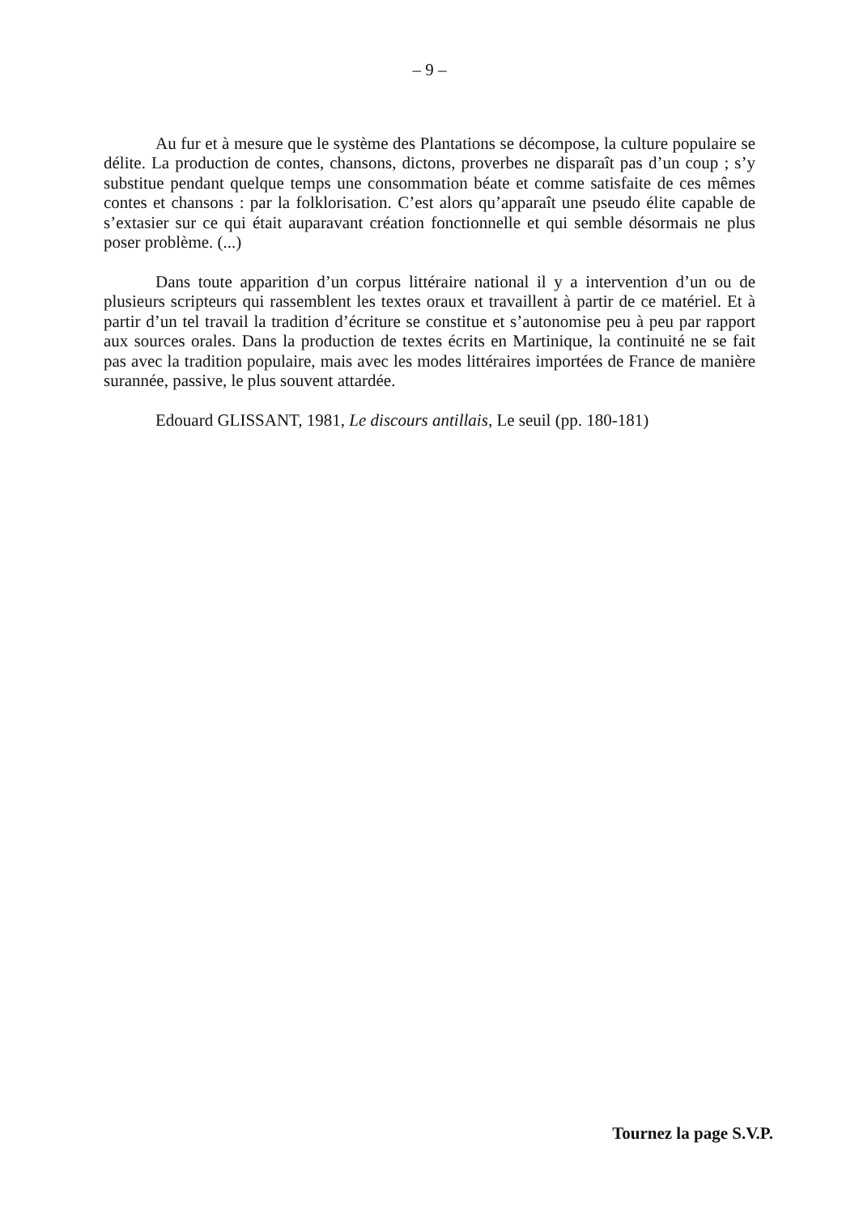– 9 –
Au fur et à mesure que le système des Plantations se décompose, la culture populaire se délite. La production de contes, chansons, dictons, proverbes ne disparaît pas d’un coup ; s’y substitue pendant quelque temps une consommation béate et comme satisfaite de ces mêmes contes et chansons : par la folklorisation. C’est alors qu’apparaît une pseudo élite capable de s’extasier sur ce qui était auparavant création fonctionnelle et qui semble désormais ne plus poser problème. (...)
Dans toute apparition d’un corpus littéraire national il y a intervention d’un ou de plusieurs scripteurs qui rassemblent les textes oraux et travaillent à partir de ce matériel. Et à partir d’un tel travail la tradition d’écriture se constitue et s’autonomise peu à peu par rapport aux sources orales. Dans la production de textes écrits en Martinique, la continuité ne se fait pas avec la tradition populaire, mais avec les modes littéraires importées de France de manière surannée, passive, le plus souvent attardée.
Edouard GLISSANT, 1981, Le discours antillais, Le seuil (pp. 180-181)
Tournez la page S.V.P.